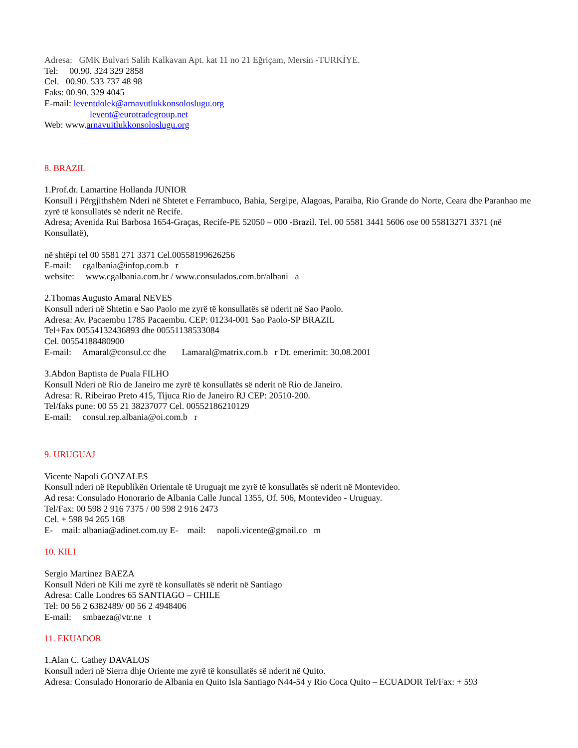Adresa: GMK Bulvari Salih Kalkavan Apt. kat 11 no 21 Eğriçam, Mersin -TURKİYE.
Tel: 00.90. 324 329 2858
Cel. 00.90. 533 737 48 98
Faks: 00.90. 329 4045
E-mail: leventdolek@arnavutlukkonsoloslugu.org
levent@eurotradegroup.net
Web: www.arnavuitlukkonsoloslugu.org
8. BRAZIL
1.Prof.dr. Lamartine Hollanda JUNIOR
Konsull i Përgjithshëm Nderi në Shtetet e Ferrambuco, Bahia, Sergipe, Alagoas, Paraiba, Rio Grande do Norte, Ceara dhe Paranhao me zyrë të konsullatës së nderit në Recife.
Adresa; Avenida Rui Barbosa 1654-Graças, Recife-PE 52050 – 000 -Brazil. Tel. 00 5581 3441 5606 ose 00 55813271 3371 (në Konsullatë),
në shtëpi tel 00 5581 271 3371 Cel.00558199626256
E-mail: cgalbania@infop.com.b r
website: www.cgalbania.com.br / www.consulados.com.br/albani a
2.Thomas Augusto Amaral NEVES
Konsull nderi në Shtetin e Sao Paolo me zyrë të konsullatës së nderit në Sao Paolo.
Adresa: Av. Pacaembu 1785 Pacaembu. CEP: 01234-001 Sao Paolo-SP BRAZIL
Tel+Fax 00554132436893 dhe 00551138533084
Cel. 00554188480900
E-mail: Amaral@consul.cc dhe Lamaral@matrix.com.b r Dt. emerimit: 30.08.2001
3.Abdon Baptista de Puala FILHO
Konsull Nderi në Rio de Janeiro me zyrë të konsullatës së nderit në Rio de Janeiro.
Adresa: R. Ribeirao Preto 415, Tijuca Rio de Janeiro RJ CEP: 20510-200.
Tel/faks pune: 00 55 21 38237077 Cel. 00552186210129
E-mail: consul.rep.albania@oi.com.b r
9. URUGUAJ
Vicente Napoli GONZALES
Konsull nderi në Republikën Orientale të Uruguajt me zyrë të konsullatës së nderit në Montevideo.
Ad resa: Consulado Honorario de Albania Calle Juncal 1355, Of. 506, Montevideo - Uruguay.
Tel/Fax: 00 598 2 916 7375 / 00 598 2 916 2473
Cel. + 598 94 265 168
E- mail: albania@adinet.com.uy E- mail: napoli.vicente@gmail.co m
10. KILI
Sergio Martinez BAEZA
Konsull Nderi në Kili me zyrë të konsullatës së nderit në Santiago
Adresa: Calle Londres 65 SANTIAGO – CHILE
Tel: 00 56 2 6382489/ 00 56 2 4948406
E-mail: smbaeza@vtr.ne t
11. EKUADOR
1.Alan C. Cathey DAVALOS
Konsull nderi në Sierra dhje Oriente me zyrë të konsullatës së nderit në Quito.
Adresa: Consulado Honorario de Albania en Quito Isla Santiago N44-54 y Rio Coca Quito – ECUADOR Tel/Fax: + 593